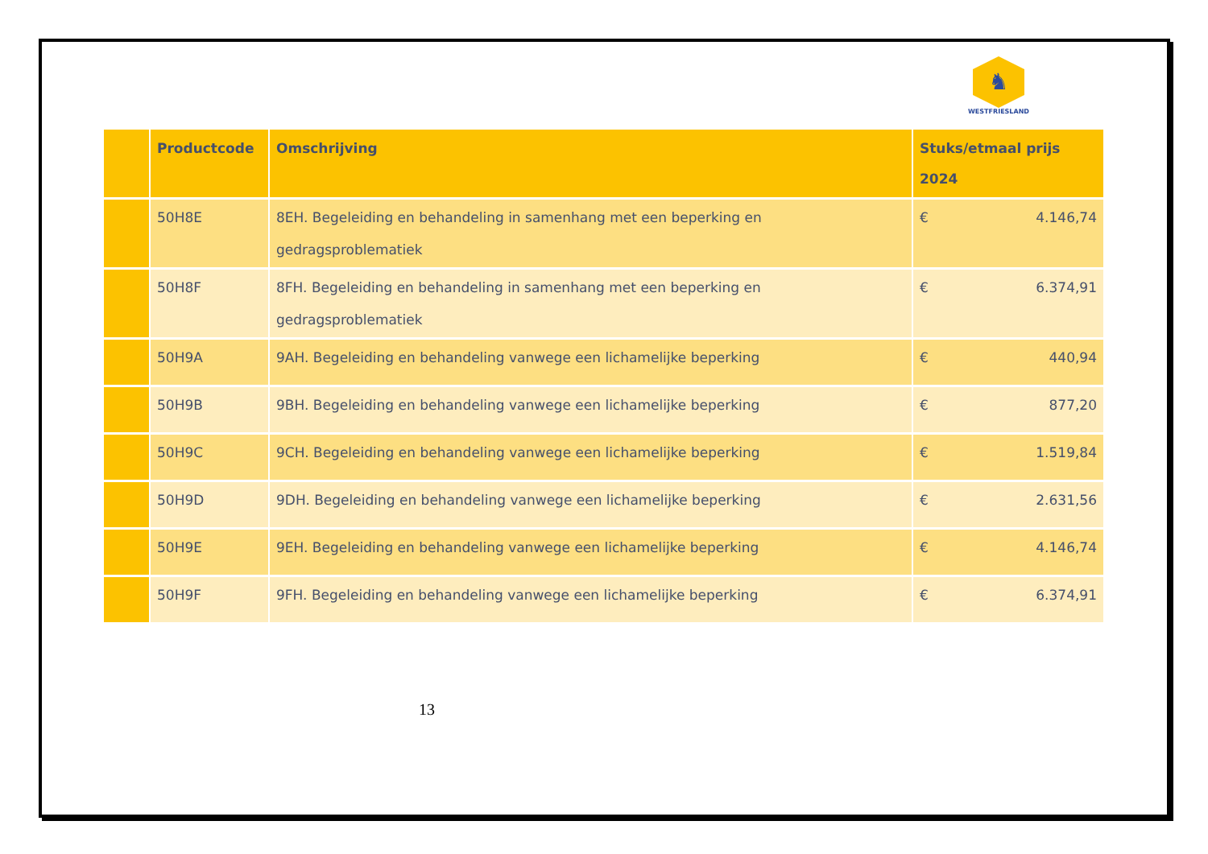♞
WESTFRIESLAND
| | Productcode | Omschrijving | Stuks/etmaal prijs 2024 |
| --- | --- | --- | --- |
| | 50H8E | 8EH. Begeleiding en behandeling in samenhang met een beperking en gedragsproblematiek | € 4.146,74 |
| | 50H8F | 8FH. Begeleiding en behandeling in samenhang met een beperking en gedragsproblematiek | € 6.374,91 |
| | 50H9A | 9AH. Begeleiding en behandeling vanwege een lichamelijke beperking | € 440,94 |
| | 50H9B | 9BH. Begeleiding en behandeling vanwege een lichamelijke beperking | € 877,20 |
| | 50H9C | 9CH. Begeleiding en behandeling vanwege een lichamelijke beperking | € 1.519,84 |
| | 50H9D | 9DH. Begeleiding en behandeling vanwege een lichamelijke beperking | € 2.631,56 |
| | 50H9E | 9EH. Begeleiding en behandeling vanwege een lichamelijke beperking | € 4.146,74 |
| | 50H9F | 9FH. Begeleiding en behandeling vanwege een lichamelijke beperking | € 6.374,91 |
13